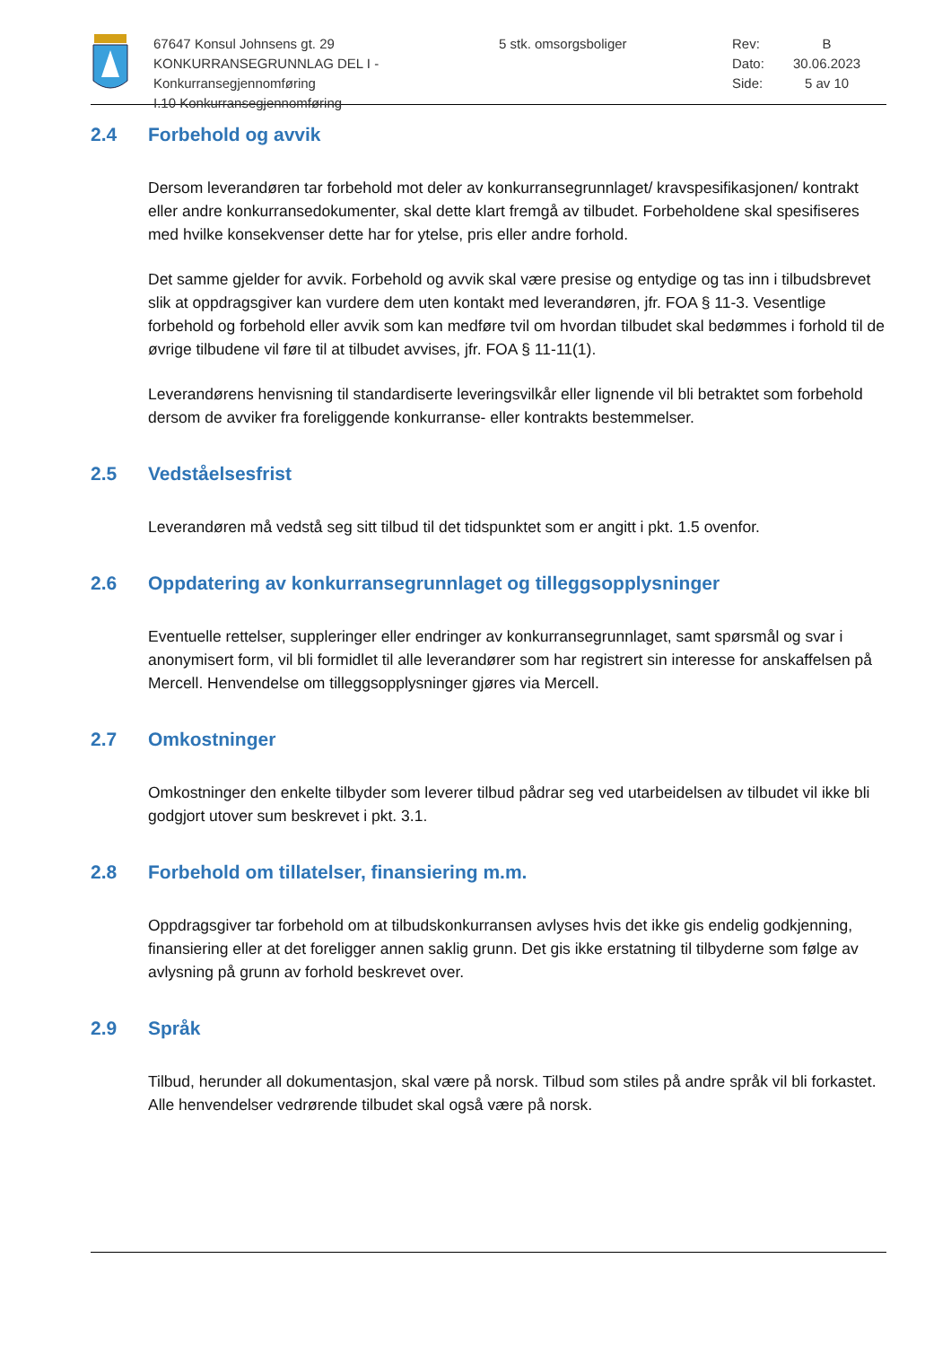67647 Konsul Johnsens gt. 29
KONKURRANSEGRUNNLAG DEL I - Konkurransegjennomføring
I.10 Konkurransegjennomføring
5 stk. omsorgsboliger Rev:
Dato:
Side:
B
30.06.2023
5 av 10
2.4 Forbehold og avvik
Dersom leverandøren tar forbehold mot deler av konkurransegrunnlaget/ kravspesifikasjonen/ kontrakt eller andre konkurransedokumenter, skal dette klart fremgå av tilbudet. Forbeholdene skal spesifiseres med hvilke konsekvenser dette har for ytelse, pris eller andre forhold.
Det samme gjelder for avvik. Forbehold og avvik skal være presise og entydige og tas inn i tilbudsbrevet slik at oppdragsgiver kan vurdere dem uten kontakt med leverandøren, jfr. FOA § 11-3. Vesentlige forbehold og forbehold eller avvik som kan medføre tvil om hvordan tilbudet skal bedømmes i forhold til de øvrige tilbudene vil føre til at tilbudet avvises, jfr. FOA § 11-11(1).
Leverandørens henvisning til standardiserte leveringsvilkår eller lignende vil bli betraktet som forbehold dersom de avviker fra foreliggende konkurranse- eller kontrakts bestemmelser.
2.5 Vedståelsesfrist
Leverandøren må vedstå seg sitt tilbud til det tidspunktet som er angitt i pkt. 1.5 ovenfor.
2.6 Oppdatering av konkurransegrunnlaget og tilleggsopplysninger
Eventuelle rettelser, suppleringer eller endringer av konkurransegrunnlaget, samt spørsmål og svar i anonymisert form, vil bli formidlet til alle leverandører som har registrert sin interesse for anskaffelsen på Mercell. Henvendelse om tilleggsopplysninger gjøres via Mercell.
2.7 Omkostninger
Omkostninger den enkelte tilbyder som leverer tilbud pådrar seg ved utarbeidelsen av tilbudet vil ikke bli godgjort utover sum beskrevet i pkt. 3.1.
2.8 Forbehold om tillatelser, finansiering m.m.
Oppdragsgiver tar forbehold om at tilbudskonkurransen avlyses hvis det ikke gis endelig godkjenning, finansiering eller at det foreligger annen saklig grunn. Det gis ikke erstatning til tilbyderne som følge av avlysning på grunn av forhold beskrevet over.
2.9 Språk
Tilbud, herunder all dokumentasjon, skal være på norsk. Tilbud som stiles på andre språk vil bli forkastet. Alle henvendelser vedrørende tilbudet skal også være på norsk.